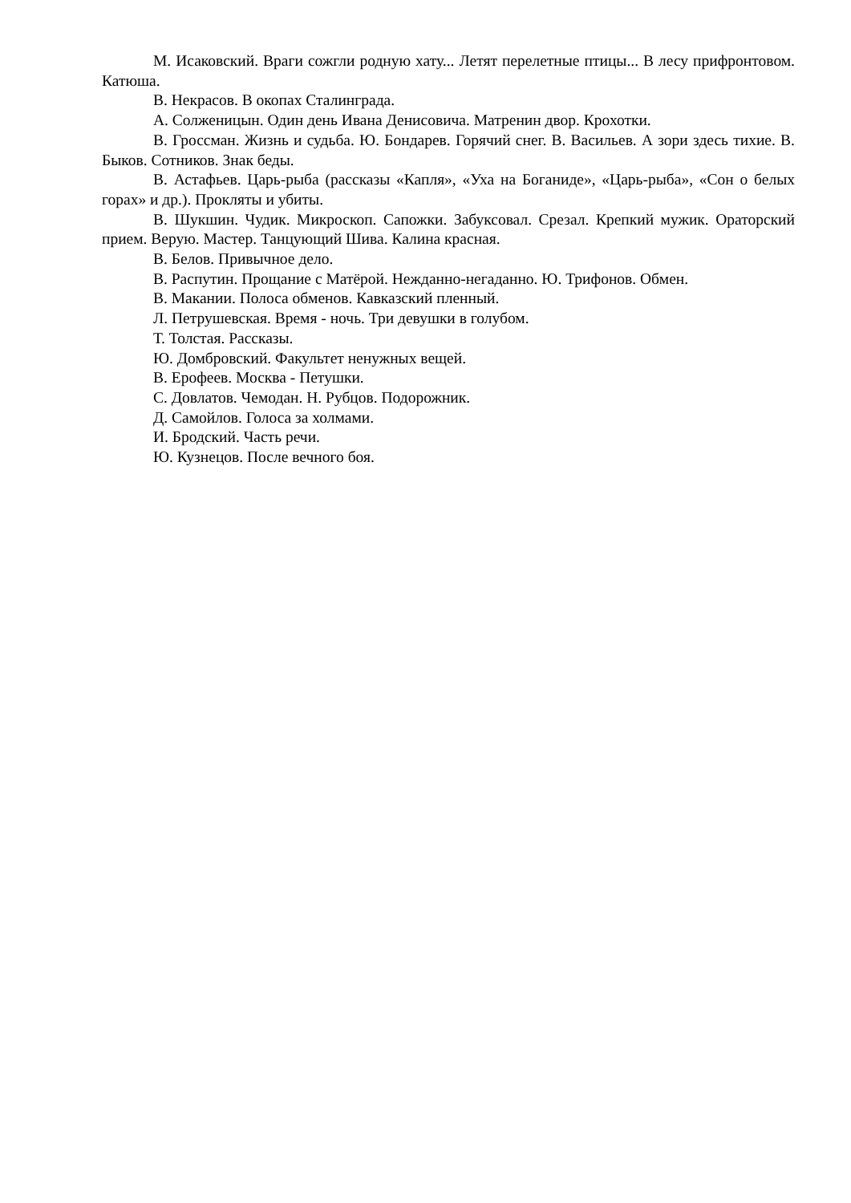М. Исаковский. Враги сожгли родную хату... Летят перелетные птицы... В лесу прифронтовом. Катюша.
В. Некрасов. В окопах Сталинграда.
А. Солженицын. Один день Ивана Денисовича. Матренин двор. Крохотки.
В. Гроссман. Жизнь и судьба. Ю. Бондарев. Горячий снег. В. Васильев. А зори здесь тихие. В. Быков. Сотников. Знак беды.
В. Астафьев. Царь-рыба (рассказы «Капля», «Уха на Боганиде», «Царь-рыба», «Сон о белых горах» и др.). Прокляты и убиты.
В. Шукшин. Чудик. Микроскоп. Сапожки. Забуксовал. Срезал. Крепкий мужик. Ораторский прием. Верую. Мастер. Танцующий Шива. Калина красная.
В. Белов. Привычное дело.
В. Распутин. Прощание с Матёрой. Нежданно-негаданно. Ю. Трифонов. Обмен.
В. Макании. Полоса обменов. Кавказский пленный.
Л. Петрушевская. Время - ночь. Три девушки в голубом.
Т. Толстая. Рассказы.
Ю. Домбровский. Факультет ненужных вещей.
В. Ерофеев. Москва - Петушки.
С. Довлатов. Чемодан. Н. Рубцов. Подорожник.
Д. Самойлов. Голоса за холмами.
И. Бродский. Часть речи.
Ю. Кузнецов. После вечного боя.